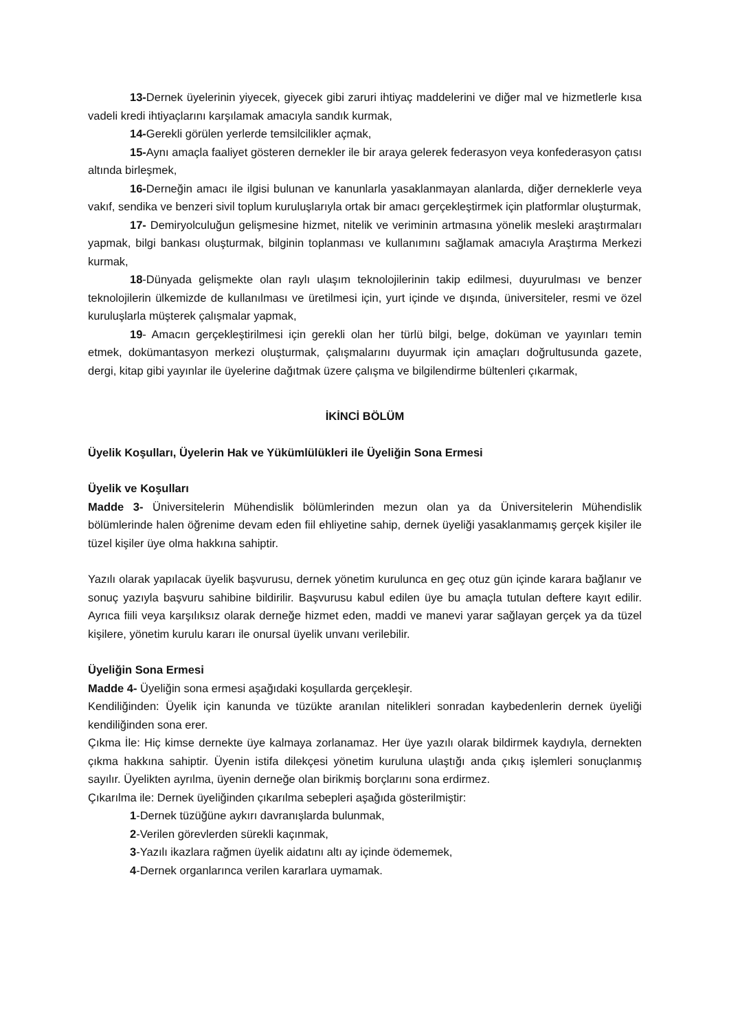13-Dernek üyelerinin yiyecek, giyecek gibi zaruri ihtiyaç maddelerini ve diğer mal ve hizmetlerle kısa vadeli kredi ihtiyaçlarını karşılamak amacıyla sandık kurmak,
14-Gerekli görülen yerlerde temsilcilikler açmak,
15-Aynı amaçla faaliyet gösteren dernekler ile bir araya gelerek federasyon veya konfederasyon çatısı altında birleşmek,
16-Derneğin amacı ile ilgisi bulunan ve kanunlarla yasaklanmayan alanlarda, diğer derneklerle veya vakıf, sendika ve benzeri sivil toplum kuruluşlarıyla ortak bir amacı gerçekleştirmek için platformlar oluşturmak,
17- Demiryolculuğun gelişmesine hizmet, nitelik ve veriminin artmasına yönelik mesleki araştırmaları yapmak, bilgi bankası oluşturmak, bilginin toplanması ve kullanımını sağlamak amacıyla Araştırma Merkezi kurmak,
18-Dünyada gelişmekte olan raylı ulaşım teknolojilerinin takip edilmesi, duyurulması ve benzer teknolojilerin ülkemizde de kullanılması ve üretilmesi için, yurt içinde ve dışında, üniversiteler, resmi ve özel kuruluşlarla müşterek çalışmalar yapmak,
19- Amacın gerçekleştirilmesi için gerekli olan her türlü bilgi, belge, doküman ve yayınları temin etmek, dokümantasyon merkezi oluşturmak, çalışmalarını duyurmak için amaçları doğrultusunda gazete, dergi, kitap gibi yayınlar ile üyelerine dağıtmak üzere çalışma ve bilgilendirme bültenleri çıkarmak,
İKİNCİ BÖLÜM
Üyelik Koşulları, Üyelerin Hak ve Yükümlülükleri ile Üyeliğin Sona Ermesi
Üyelik ve Koşulları
Madde 3- Üniversitelerin Mühendislik bölümlerinden mezun olan ya da Üniversitelerin Mühendislik bölümlerinde halen öğrenime devam eden fiil ehliyetine sahip, dernek üyeliği yasaklanmamış gerçek kişiler ile tüzel kişiler üye olma hakkına sahiptir.
Yazılı olarak yapılacak üyelik başvurusu, dernek yönetim kurulunca en geç otuz gün içinde karara bağlanır ve sonuç yazıyla başvuru sahibine bildirilir. Başvurusu kabul edilen üye bu amaçla tutulan deftere kayıt edilir. Ayrıca fiili veya karşılıksız olarak derneğe hizmet eden, maddi ve manevi yarar sağlayan gerçek ya da tüzel kişilere, yönetim kurulu kararı ile onursal üyelik unvanı verilebilir.
Üyeliğin Sona Ermesi
Madde 4- Üyeliğin sona ermesi aşağıdaki koşullarda gerçekleşir.
Kendiliğinden: Üyelik için kanunda ve tüzükte aranılan nitelikleri sonradan kaybedenlerin dernek üyeliği kendiliğinden sona erer.
Çıkma İle: Hiç kimse dernekte üye kalmaya zorlanamaz. Her üye yazılı olarak bildirmek kaydıyla, dernekten çıkma hakkına sahiptir. Üyenin istifa dilekçesi yönetim kuruluna ulaştığı anda çıkış işlemleri sonuçlanmış sayılır. Üyelikten ayrılma, üyenin derneğe olan birikmiş borçlarını sona erdirmez.
Çıkarılma ile: Dernek üyeliğinden çıkarılma sebepleri aşağıda gösterilmiştir:
1-Dernek tüzüğüne aykırı davranışlarda bulunmak,
2-Verilen görevlerden sürekli kaçınmak,
3-Yazılı ikazlara rağmen üyelik aidatını altı ay içinde ödememek,
4-Dernek organlarınca verilen kararlara uymamak.